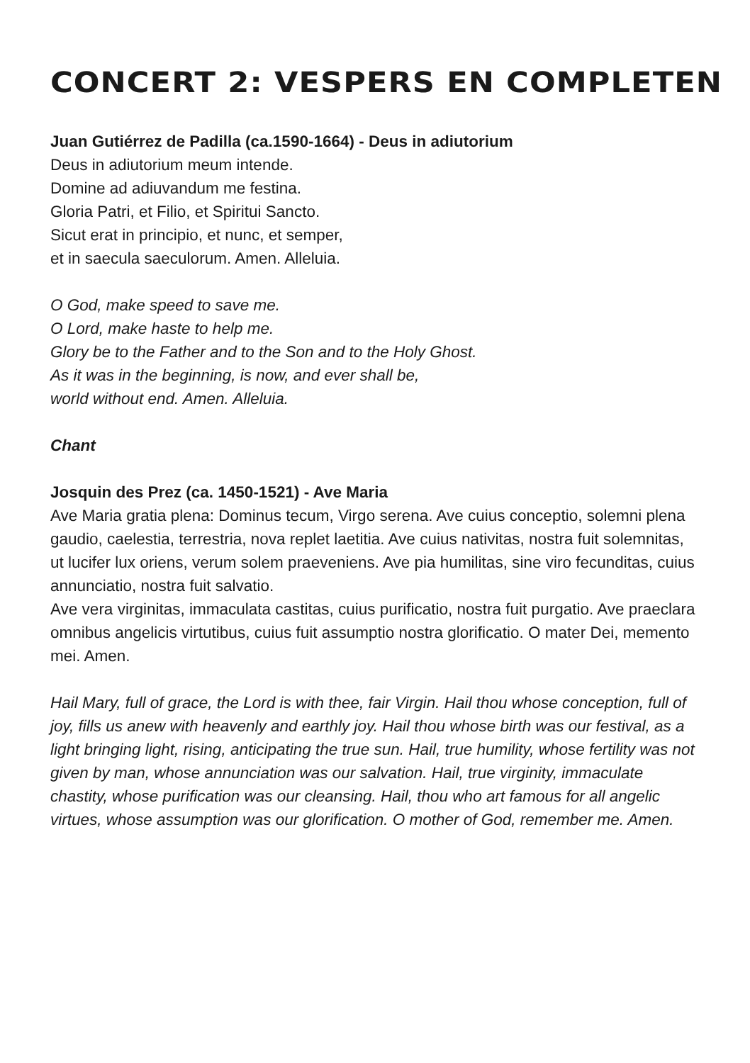CONCERT 2: VESPERS EN COMPLETEN
Juan Gutiérrez de Padilla (ca.1590-1664) - Deus in adiutorium
Deus in adiutorium meum intende.
Domine ad adiuvandum me festina.
Gloria Patri, et Filio, et Spiritui Sancto.
Sicut erat in principio, et nunc, et semper,
et in saecula saeculorum. Amen. Alleluia.
O God, make speed to save me.
O Lord, make haste to help me.
Glory be to the Father and to the Son and to the Holy Ghost.
As it was in the beginning, is now, and ever shall be,
world without end. Amen. Alleluia.
Chant
Josquin des Prez (ca. 1450-1521) - Ave Maria
Ave Maria gratia plena: Dominus tecum, Virgo serena. Ave cuius conceptio, solemni plena gaudio, caelestia, terrestria, nova replet laetitia. Ave cuius nativitas, nostra fuit solemnitas, ut lucifer lux oriens, verum solem praeveniens. Ave pia humilitas, sine viro fecunditas, cuius annunciatio, nostra fuit salvatio.
Ave vera virginitas, immaculata castitas, cuius purificatio, nostra fuit purgatio. Ave praeclara omnibus angelicis virtutibus, cuius fuit assumptio nostra glorificatio. O mater Dei, memento mei. Amen.
Hail Mary, full of grace, the Lord is with thee, fair Virgin. Hail thou whose conception, full of joy, fills us anew with heavenly and earthly joy. Hail thou whose birth was our festival, as a light bringing light, rising, anticipating the true sun. Hail, true humility, whose fertility was not given by man, whose annunciation was our salvation. Hail, true virginity, immaculate chastity, whose purification was our cleansing. Hail, thou who art famous for all angelic virtues, whose assumption was our glorification. O mother of God, remember me. Amen.